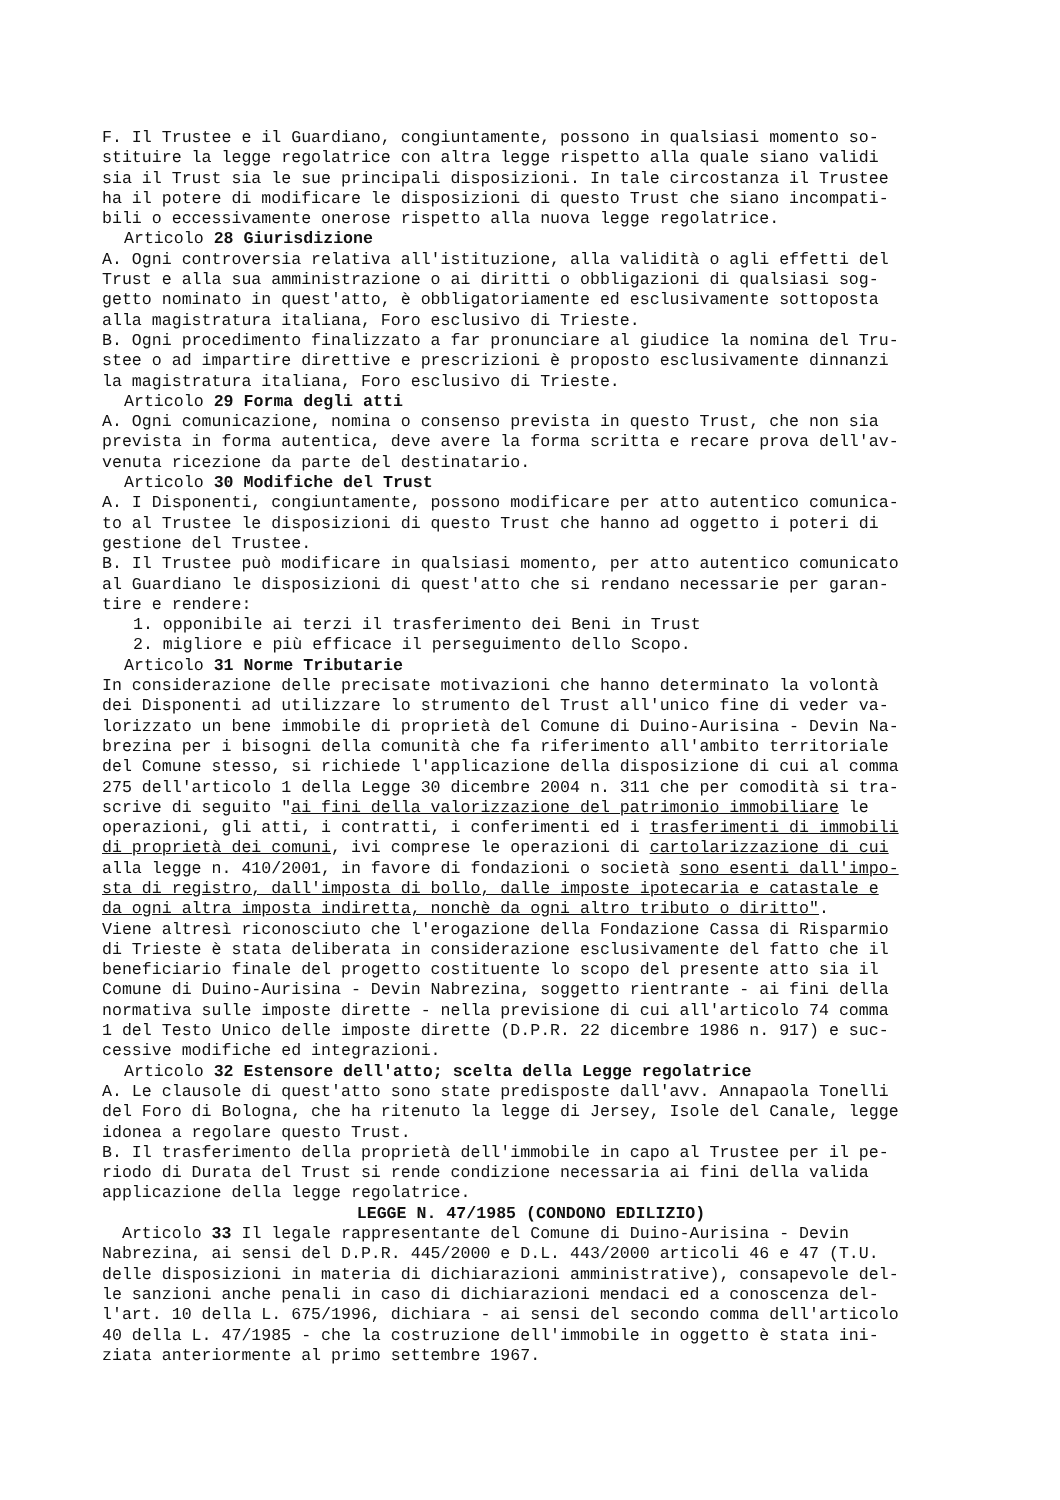F. Il Trustee e il Guardiano, congiuntamente, possono in qualsiasi momento so- stituire la legge regolatrice con altra legge rispetto alla quale siano validi sia il Trust sia le sue principali disposizioni. In tale circostanza il Trustee ha il potere di modificare le disposizioni di questo Trust che siano incompati- bili o eccessivamente onerose rispetto alla nuova legge regolatrice.
Articolo 28 Giurisdizione
A. Ogni controversia relativa all'istituzione, alla validità o agli effetti del Trust e alla sua amministrazione o ai diritti o obbligazioni di qualsiasi sog- getto nominato in quest'atto, è obbligatoriamente ed esclusivamente sottoposta alla magistratura italiana, Foro esclusivo di Trieste. B. Ogni procedimento finalizzato a far pronunciare al giudice la nomina del Tru- stee o ad impartire direttive e prescrizioni è proposto esclusivamente dinnanzi la magistratura italiana, Foro esclusivo di Trieste.
Articolo 29 Forma degli atti
A. Ogni comunicazione, nomina o consenso prevista in questo Trust, che non sia prevista in forma autentica, deve avere la forma scritta e recare prova dell'av- venuta ricezione da parte del destinatario.
Articolo 30 Modifiche del Trust
A. I Disponenti, congiuntamente, possono modificare per atto autentico comunica- to al Trustee le disposizioni di questo Trust che hanno ad oggetto i poteri di gestione del Trustee. B. Il Trustee può modificare in qualsiasi momento, per atto autentico comunicato al Guardiano le disposizioni di quest'atto che si rendano necessarie per garan- tire e rendere:
1. opponibile ai terzi il trasferimento dei Beni in Trust
2. migliore e più efficace il perseguimento dello Scopo.
Articolo 31 Norme Tributarie
In considerazione delle precisate motivazioni che hanno determinato la volontà dei Disponenti ad utilizzare lo strumento del Trust all'unico fine di veder va- lorizzato un bene immobile di proprietà del Comune di Duino-Aurisina - Devin Na- brezina per i bisogni della comunità che fa riferimento all'ambito territoriale del Comune stesso, si richiede l'applicazione della disposizione di cui al comma 275 dell'articolo 1 della Legge 30 dicembre 2004 n. 311 che per comodità si tra- scrive di seguito "ai fini della valorizzazione del patrimonio immobiliare le operazioni, gli atti, i contratti, i conferimenti ed i trasferimenti di immobili di proprietà dei comuni, ivi comprese le operazioni di cartolarizzazione di cui alla legge n. 410/2001, in favore di fondazioni o società sono esenti dall'impo- sta di registro, dall'imposta di bollo, dalle imposte ipotecaria e catastale e da ogni altra imposta indiretta, nonchè da ogni altro tributo o diritto". Viene altresì riconosciuto che l'erogazione della Fondazione Cassa di Risparmio di Trieste è stata deliberata in considerazione esclusivamente del fatto che il beneficiario finale del progetto costituente lo scopo del presente atto sia il Comune di Duino-Aurisina - Devin Nabrezina, soggetto rientrante - ai fini della normativa sulle imposte dirette - nella previsione di cui all'articolo 74 comma 1 del Testo Unico delle imposte dirette (D.P.R. 22 dicembre 1986 n. 917) e suc- cessive modifiche ed integrazioni.
Articolo 32 Estensore dell'atto; scelta della Legge regolatrice
A. Le clausole di quest'atto sono state predisposte dall'avv. Annapaola Tonelli del Foro di Bologna, che ha ritenuto la legge di Jersey, Isole del Canale, legge idonea a regolare questo Trust. B. Il trasferimento della proprietà dell'immobile in capo al Trustee per il pe- riodo di Durata del Trust si rende condizione necessaria ai fini della valida applicazione della legge regolatrice.
LEGGE N. 47/1985 (CONDONO EDILIZIO)
Articolo 33 Il legale rappresentante del Comune di Duino-Aurisina - Devin Nabrezina, ai sensi del D.P.R. 445/2000 e D.L. 443/2000 articoli 46 e 47 (T.U. delle disposizioni in materia di dichiarazioni amministrative), consapevole del- le sanzioni anche penali in caso di dichiarazioni mendaci ed a conoscenza del- l'art. 10 della L. 675/1996, dichiara - ai sensi del secondo comma dell'articolo 40 della L. 47/1985 - che la costruzione dell'immobile in oggetto è stata ini- ziata anteriormente al primo settembre 1967.